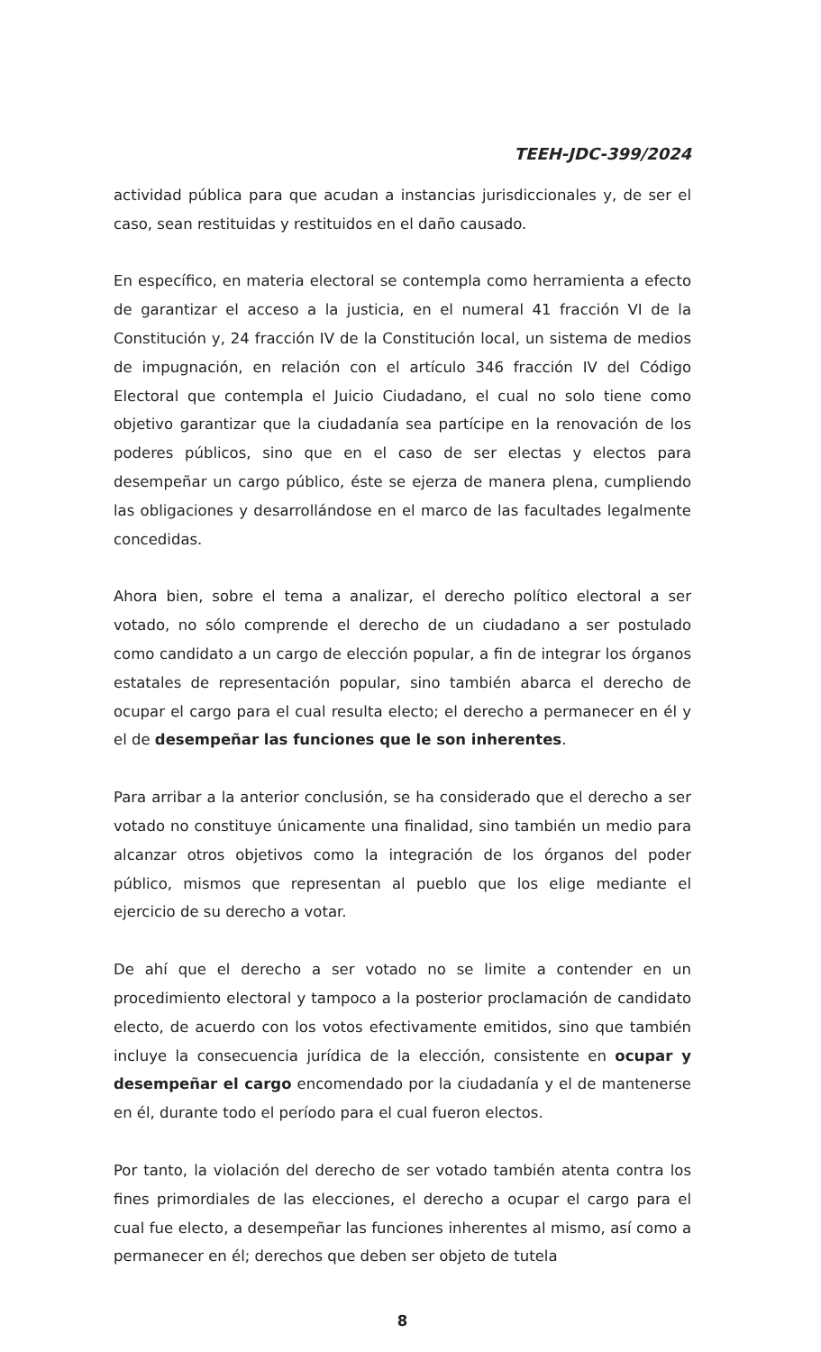TEEH-JDC-399/2024
actividad pública para que acudan a instancias jurisdiccionales y, de ser el caso, sean restituidas y restituidos en el daño causado.
En específico, en materia electoral se contempla como herramienta a efecto de garantizar el acceso a la justicia, en el numeral 41 fracción VI de la Constitución y, 24 fracción IV de la Constitución local, un sistema de medios de impugnación, en relación con el artículo 346 fracción IV del Código Electoral que contempla el Juicio Ciudadano, el cual no solo tiene como objetivo garantizar que la ciudadanía sea partícipe en la renovación de los poderes públicos, sino que en el caso de ser electas y electos para desempeñar un cargo público, éste se ejerza de manera plena, cumpliendo las obligaciones y desarrollándose en el marco de las facultades legalmente concedidas.
Ahora bien, sobre el tema a analizar, el derecho político electoral a ser votado, no sólo comprende el derecho de un ciudadano a ser postulado como candidato a un cargo de elección popular, a fin de integrar los órganos estatales de representación popular, sino también abarca el derecho de ocupar el cargo para el cual resulta electo; el derecho a permanecer en él y el de desempeñar las funciones que le son inherentes.
Para arribar a la anterior conclusión, se ha considerado que el derecho a ser votado no constituye únicamente una finalidad, sino también un medio para alcanzar otros objetivos como la integración de los órganos del poder público, mismos que representan al pueblo que los elige mediante el ejercicio de su derecho a votar.
De ahí que el derecho a ser votado no se limite a contender en un procedimiento electoral y tampoco a la posterior proclamación de candidato electo, de acuerdo con los votos efectivamente emitidos, sino que también incluye la consecuencia jurídica de la elección, consistente en ocupar y desempeñar el cargo encomendado por la ciudadanía y el de mantenerse en él, durante todo el período para el cual fueron electos.
Por tanto, la violación del derecho de ser votado también atenta contra los fines primordiales de las elecciones, el derecho a ocupar el cargo para el cual fue electo, a desempeñar las funciones inherentes al mismo, así como a permanecer en él; derechos que deben ser objeto de tutela
8